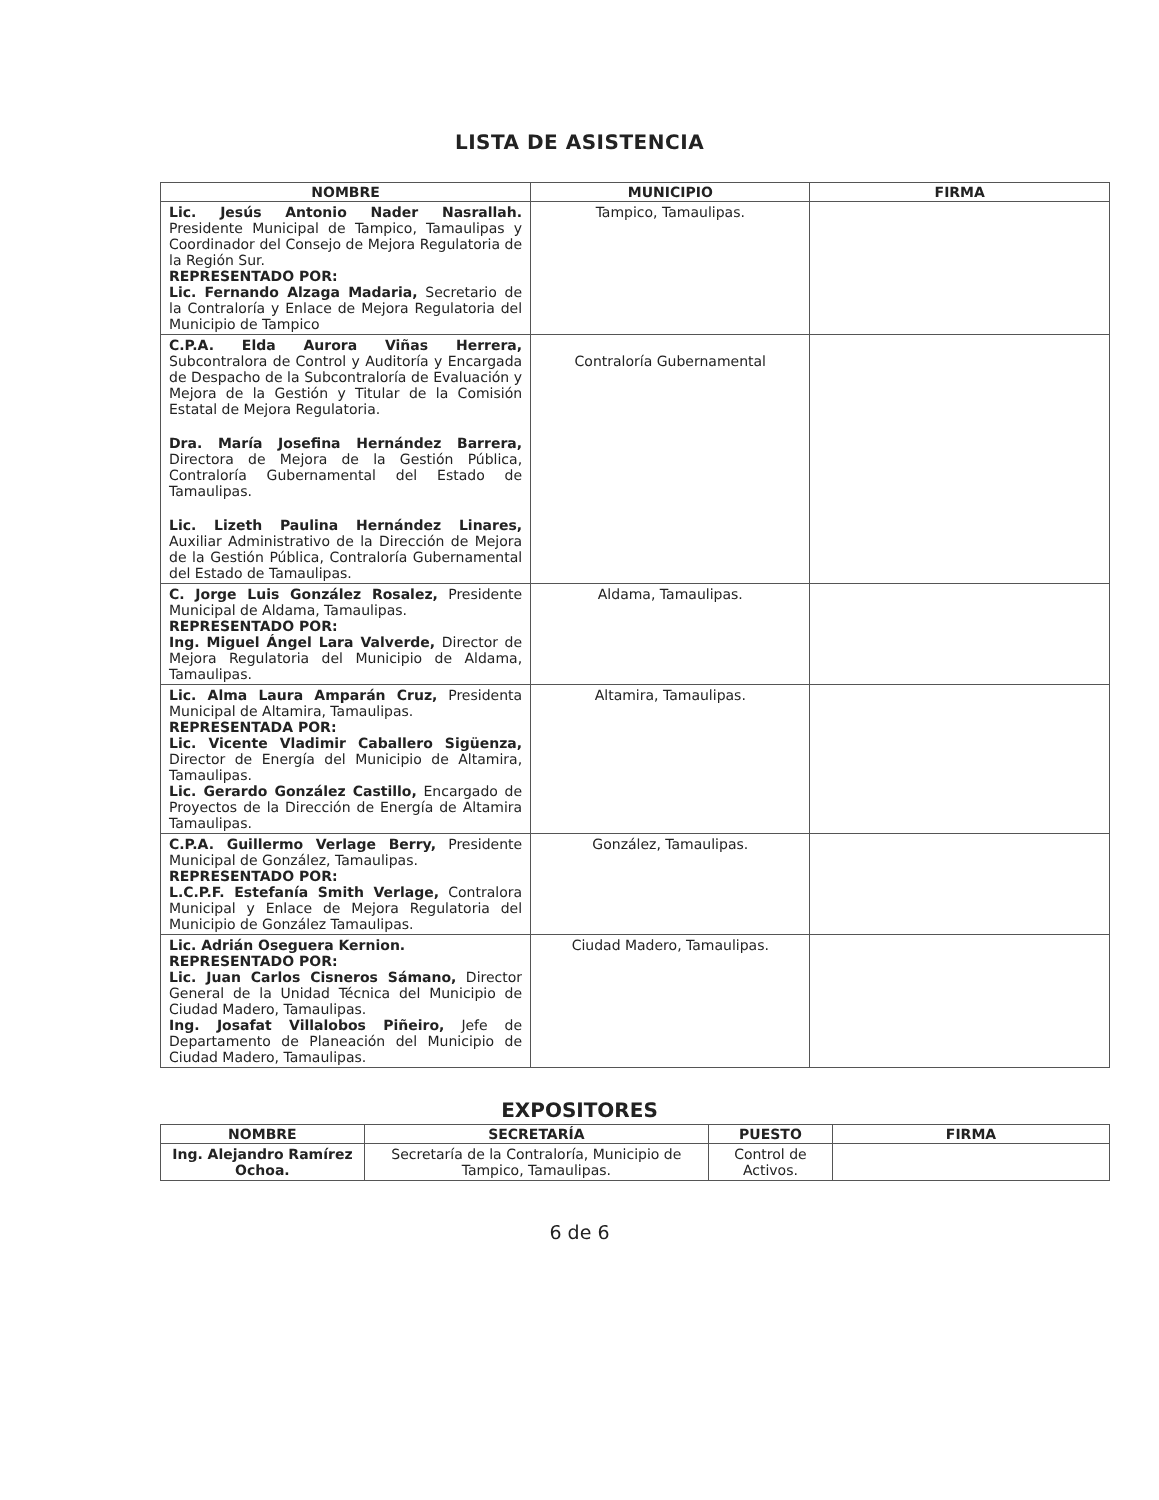LISTA DE ASISTENCIA
| NOMBRE | MUNICIPIO | FIRMA |
| --- | --- | --- |
| Lic. Jesús Antonio Nader Nasrallah. Presidente Municipal de Tampico, Tamaulipas y Coordinador del Consejo de Mejora Regulatoria de la Región Sur. REPRESENTADO POR: Lic. Fernando Alzaga Madaria, Secretario de la Contraloría y Enlace de Mejora Regulatoria del Municipio de Tampico | Tampico, Tamaulipas. | |
| C.P.A. Elda Aurora Viñas Herrera, Subcontralora de Control y Auditoría y Encargada de Despacho de la Subcontraloría de Evaluación y Mejora de la Gestión y Titular de la Comisión Estatal de Mejora Regulatoria. Dra. María Josefina Hernández Barrera, Directora de Mejora de la Gestión Pública, Contraloría Gubernamental del Estado de Tamaulipas. Lic. Lizeth Paulina Hernández Linares, Auxiliar Administrativo de la Dirección de Mejora de la Gestión Pública, Contraloría Gubernamental del Estado de Tamaulipas. | Contraloría Gubernamental | |
| C. Jorge Luis González Rosalez, Presidente Municipal de Aldama, Tamaulipas. REPRESENTADO POR: Ing. Miguel Ángel Lara Valverde, Director de Mejora Regulatoria del Municipio de Aldama, Tamaulipas. | Aldama, Tamaulipas. | |
| Lic. Alma Laura Amparán Cruz, Presidenta Municipal de Altamira, Tamaulipas. REPRESENTADA POR: Lic. Vicente Vladimir Caballero Sigüenza, Director de Energía del Municipio de Altamira, Tamaulipas. Lic. Gerardo González Castillo, Encargado de Proyectos de la Dirección de Energía de Altamira Tamaulipas. | Altamira, Tamaulipas. | |
| C.P.A. Guillermo Verlage Berry, Presidente Municipal de González, Tamaulipas. REPRESENTADO POR: L.C.P.F. Estefanía Smith Verlage, Contralora Municipal y Enlace de Mejora Regulatoria del Municipio de González Tamaulipas. | González, Tamaulipas. | |
| Lic. Adrián Oseguera Kernion. REPRESENTADO POR: Lic. Juan Carlos Cisneros Sámano, Director General de la Unidad Técnica del Municipio de Ciudad Madero, Tamaulipas. Ing. Josafat Villalobos Piñeiro, Jefe de Departamento de Planeación del Municipio de Ciudad Madero, Tamaulipas. | Ciudad Madero, Tamaulipas. | |
EXPOSITORES
| NOMBRE | SECRETARÍA | PUESTO | FIRMA |
| --- | --- | --- | --- |
| Ing. Alejandro Ramírez Ochoa. | Secretaría de la Contraloría, Municipio de Tampico, Tamaulipas. | Control de Activos. | |
6 de 6